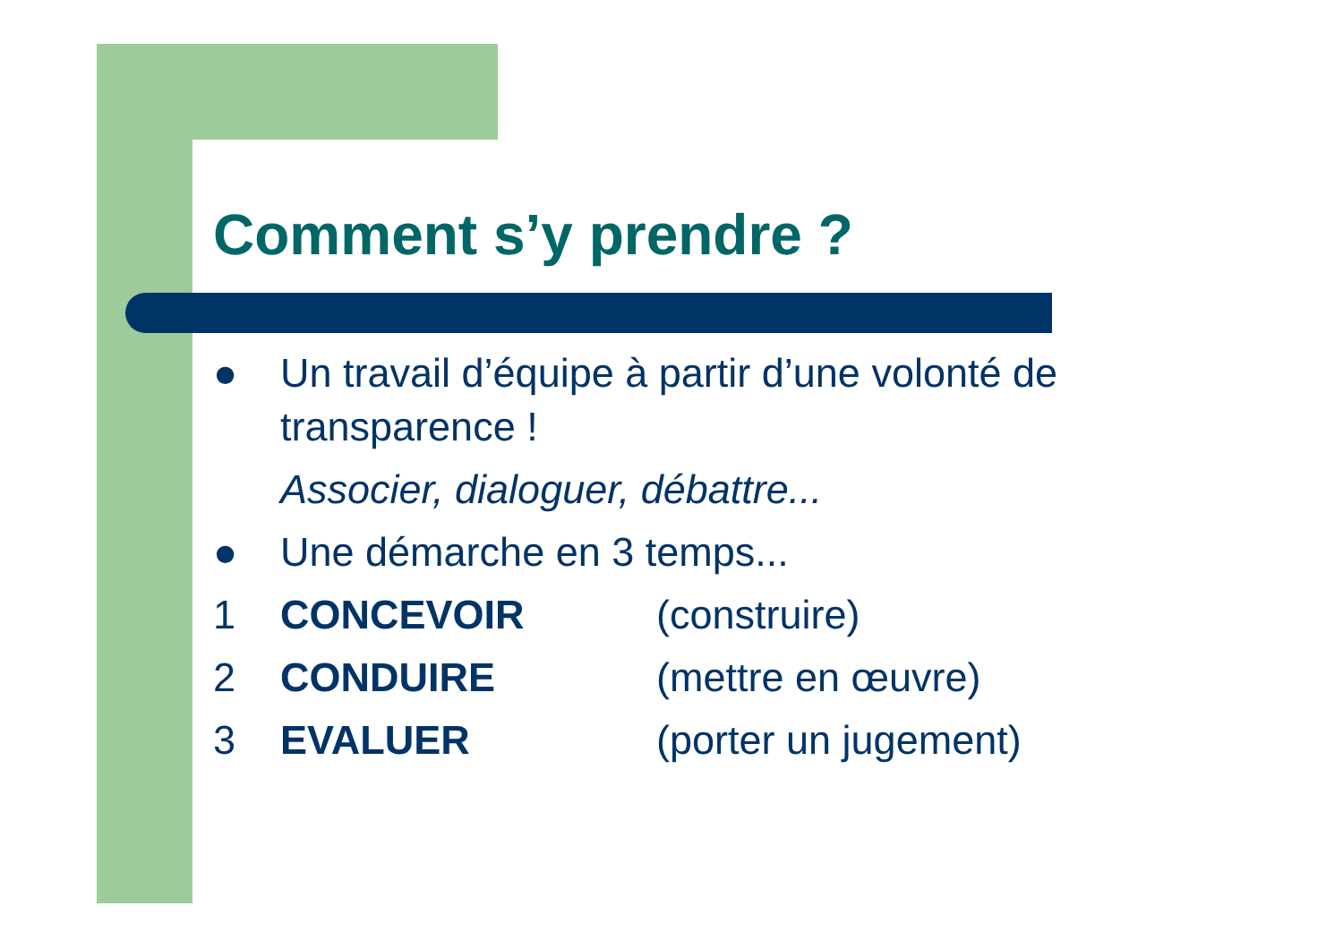Comment s’y prendre ?
● Un travail d’équipe à partir d’une volonté de
transparence !
Associer, dialoguer, débattre...
● Une démarche en 3 temps...
1 CONCEVOIR (construire)
2 CONDUIRE (mettre en œuvre)
3 EVALUER (porter un jugement)